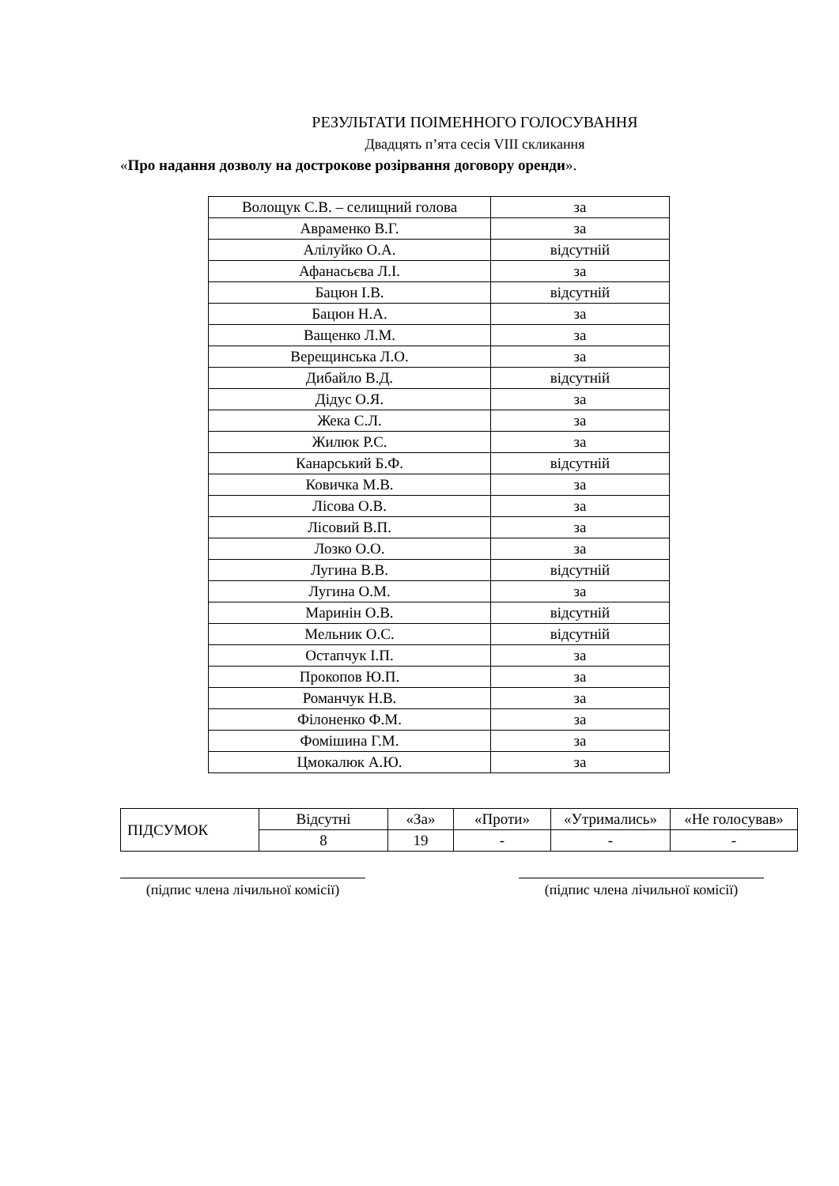РЕЗУЛЬТАТИ ПОІМЕННОГО ГОЛОСУВАННЯ
Двадцять п’ята сесія VIII скликання
«Про надання дозволу на дострокове розірвання договору оренди».
| Волощук С.В. – селищний голова | за |
| Авраменко В.Г. | за |
| Алілуйко О.А. | відсутній |
| Афанасьєва Л.І. | за |
| Бацюн І.В. | відсутній |
| Бацюн Н.А. | за |
| Ващенко Л.М. | за |
| Верещинська Л.О. | за |
| Дибайло В.Д. | відсутній |
| Дідус О.Я. | за |
| Жека С.Л. | за |
| Жилюк Р.С. | за |
| Канарський Б.Ф. | відсутній |
| Ковичка М.В. | за |
| Лісова О.В. | за |
| Лісовий В.П. | за |
| Лозко О.О. | за |
| Лугина В.В. | відсутній |
| Лугина О.М. | за |
| Маринін О.В. | відсутній |
| Мельник О.С. | відсутній |
| Остапчук І.П. | за |
| Прокопов Ю.П. | за |
| Романчук Н.В. | за |
| Філоненко Ф.М. | за |
| Фомішина Г.М. | за |
| Цмокалюк А.Ю. | за |
| ПІДСУМОК | Відсутні | «За» | «Проти» | «Утримались» | «Не голосував» |
| | 8 | 19 | - | - | - |
(підпис члена лічильної комісії)
(підпис члена лічильної комісії)